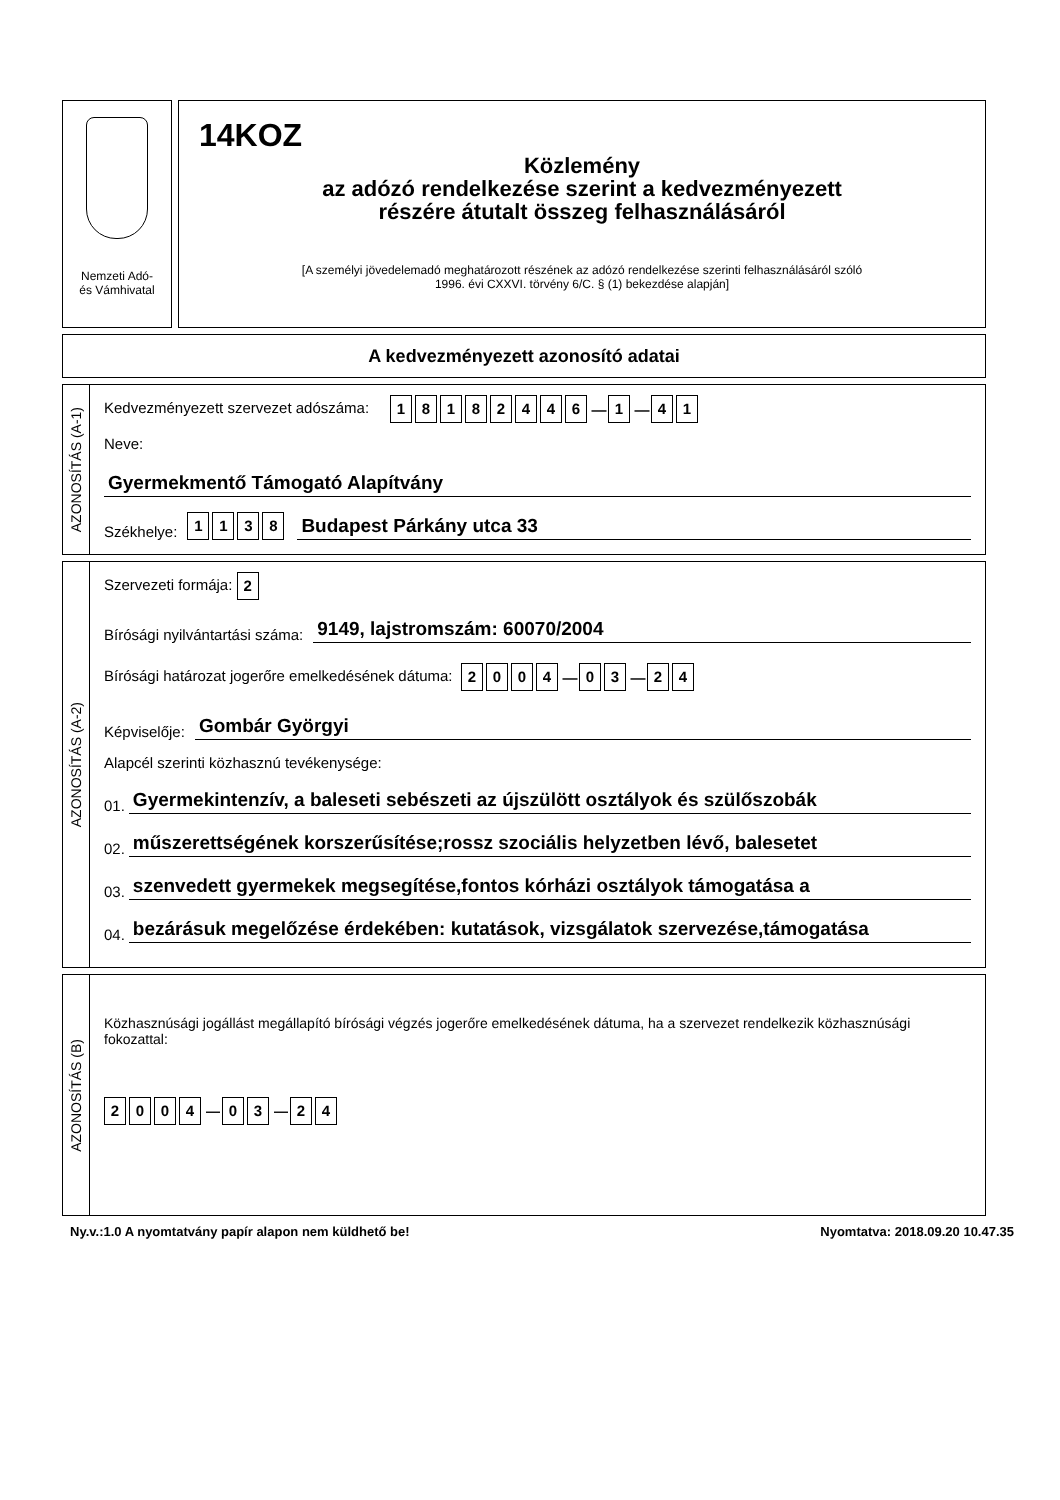Nemzeti Adó-
és Vámhivatal
14KOZ
Közlemény
az adózó rendelkezése szerint a kedvezményezett
részére átutalt összeg felhasználásáról
[A személyi jövedelemadó meghatározott részének az adózó rendelkezése szerinti felhasználásáról szóló
1996. évi CXXVI. törvény 6/C. § (1) bekezdése alapján]
A kedvezményezett azonosító adatai
AZONOSÍTÁS (A-1)
Kedvezményezett szervezet adószáma: 18182446 — 1 — 4 1
Neve:
Gyermekmentő Támogató Alapítvány
Székhelye: 1138
Budapest Párkány utca 33
AZONOSÍTÁS (A-2)
Szervezeti formája: 2
Bírósági nyilvántartási száma:
9149, lajstromszám: 60070/2004
Bírósági határozat jogerőre emelkedésének dátuma: 2004 — 0 3 — 2 4
Képviselője:
Gombár Györgyi
Alapcél szerinti közhasznú tevékenysége:
01.
Gyermekintenzív, a baleseti sebészeti az újszülött osztályok és szülőszobák
02.
műszerettségének korszerűsítése;rossz szociális helyzetben lévő, balesetet
03.
szenvedett gyermekek megsegítése,fontos kórházi osztályok támogatása a
04.
bezárásuk megelőzése érdekében: kutatások, vizsgálatok szervezése,támogatása
AZONOSÍTÁS (B)
Közhasznúsági jogállást megállapító bírósági végzés jogerőre emelkedésének dátuma, ha a szervezet rendelkezik közhasznúsági fokozattal:
2004 — 0 3 — 2 4
Ny.v.:1.0 A nyomtatvány papír alapon nem küldhető be! Nyomtatva: 2018.09.20 10.47.35